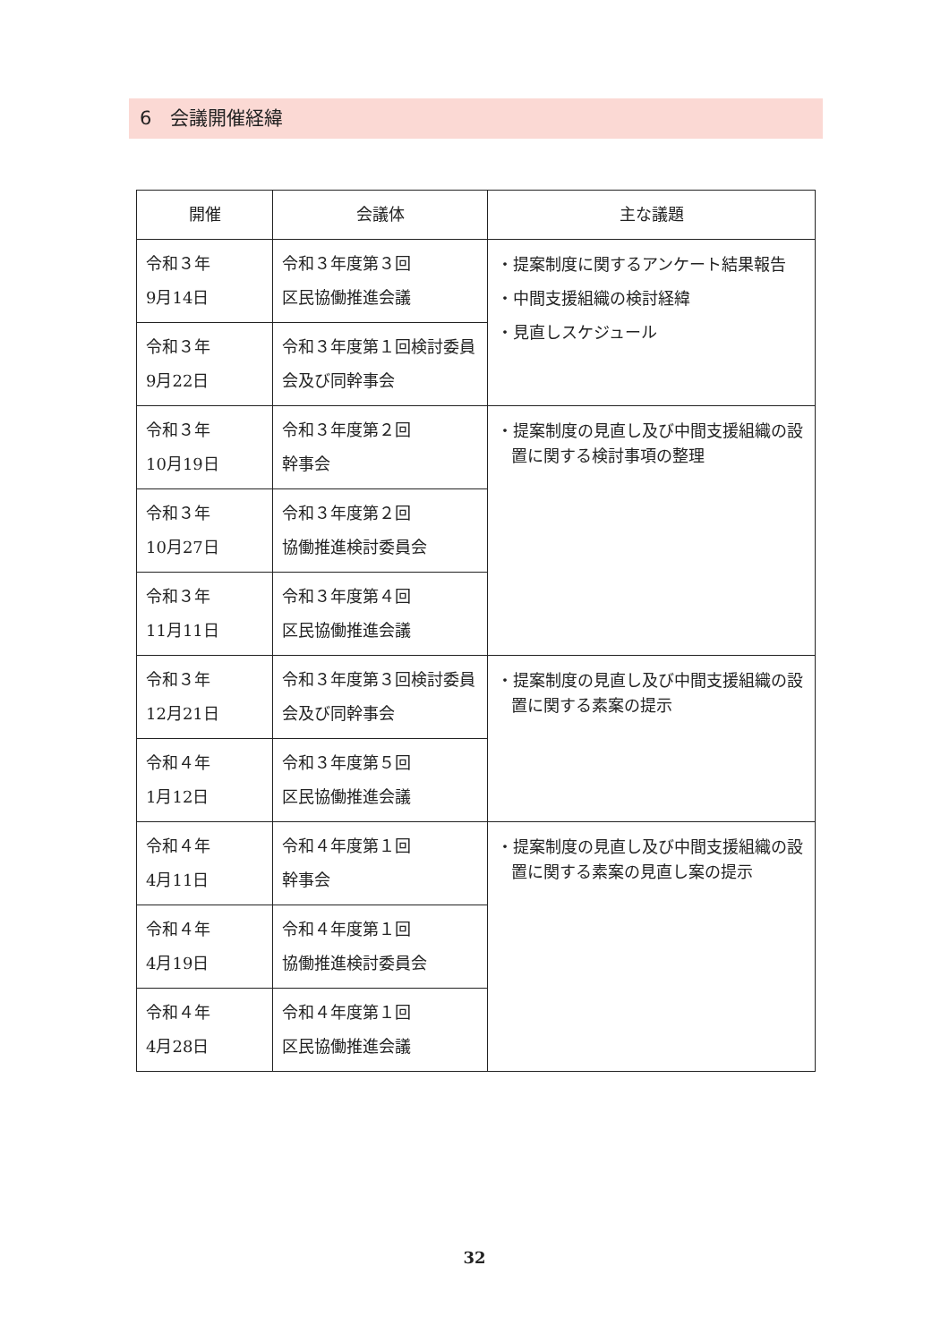6　会議開催経緯
| 開催 | 会議体 | 主な議題 |
| --- | --- | --- |
| 令和３年 9月14日 | 令和３年度第３回 区民協働推進会議 | ・提案制度に関するアンケート結果報告 ・中間支援組織の検討経緯 ・見直しスケジュール |
| 令和３年 9月22日 | 令和３年度第１回検討委員会及び同幹事会 | |
| 令和３年 10月19日 | 令和３年度第２回 幹事会 | ・提案制度の見直し及び中間支援組織の設置に関する検討事項の整理 |
| 令和３年 10月27日 | 令和３年度第２回 協働推進検討委員会 | |
| 令和３年 11月11日 | 令和３年度第４回 区民協働推進会議 | |
| 令和３年 12月21日 | 令和３年度第３回検討委員会及び同幹事会 | ・提案制度の見直し及び中間支援組織の設置に関する素案の提示 |
| 令和４年 1月12日 | 令和３年度第５回 区民協働推進会議 | |
| 令和４年 4月11日 | 令和４年度第１回 幹事会 | ・提案制度の見直し及び中間支援組織の設置に関する素案の見直し案の提示 |
| 令和４年 4月19日 | 令和４年度第１回 協働推進検討委員会 | |
| 令和４年 4月28日 | 令和４年度第１回 区民協働推進会議 | |
32